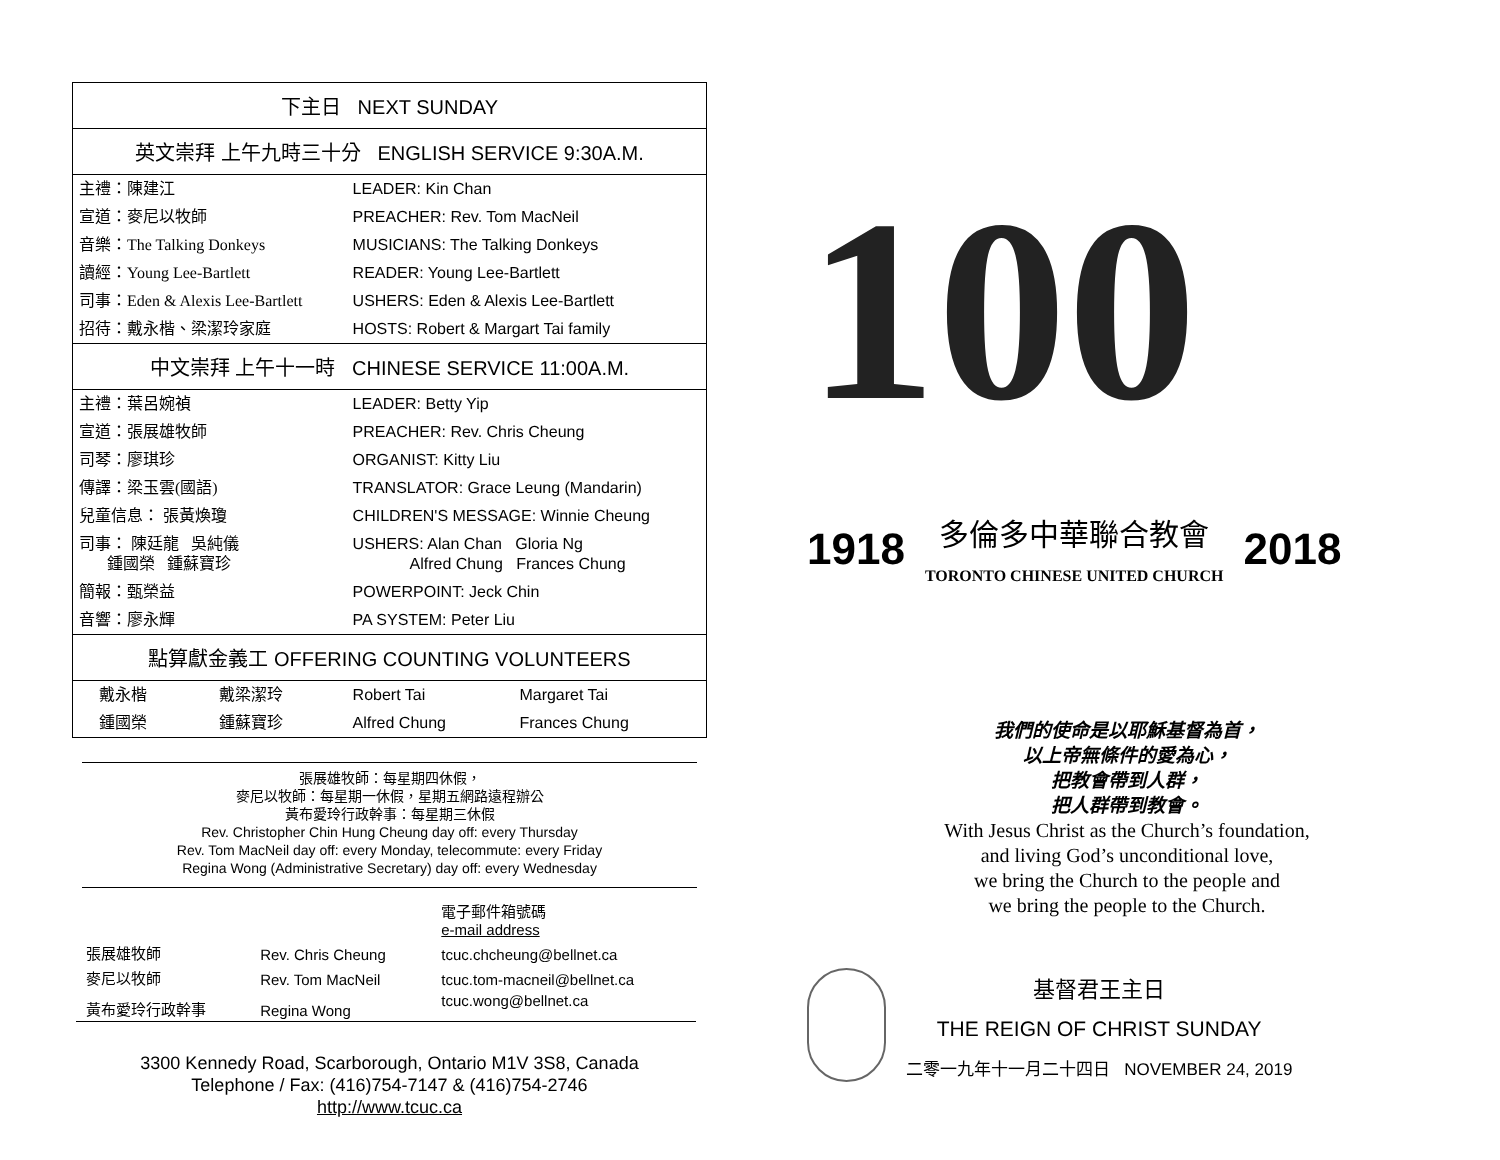| 下主日 NEXT SUNDAY | | | |
| --- | --- | --- | --- |
| 英文崇拜 上午九時三十分 ENGLISH SERVICE 9:30A.M. | | | |
| 主禮：陳建江 | | LEADER: Kin Chan | |
| 宣道：麥尼以牧師 | | PREACHER: Rev. Tom MacNeil | |
| 音樂：The Talking Donkeys | | MUSICIANS: The Talking Donkeys | |
| 讀經：Young Lee-Bartlett | | READER: Young Lee-Bartlett | |
| 司事：Eden & Alexis Lee-Bartlett | | USHERS: Eden & Alexis Lee-Bartlett | |
| 招待：戴永楷、梁潔玲家庭 | | HOSTS: Robert & Margart Tai family | |
| 中文崇拜 上午十一時 CHINESE SERVICE 11:00A.M. | | | |
| 主禮：葉呂婉禎 | | LEADER: Betty Yip | |
| 宣道：張展雄牧師 | | PREACHER: Rev. Chris Cheung | |
| 司琴：廖琪珍 | | ORGANIST: Kitty Liu | |
| 傳譯：梁玉雲(國語) | | TRANSLATOR: Grace Leung (Mandarin) | |
| 兒童信息： 張黃煥瓊 | | CHILDREN'S MESSAGE: Winnie Cheung | |
| 司事： 陳廷龍 吳純儀 鍾國榮 鍾蘇寶珍 | | USHERS: Alan Chan Gloria Ng Alfred Chung Frances Chung | |
| 簡報：甄榮益 | | POWERPOINT: Jeck Chin | |
| 音響：廖永輝 | | PA SYSTEM: Peter Liu | |
| 點算獻金義工 OFFERING COUNTING VOLUNTEERS | | | |
| 戴永楷 | 戴梁潔玲 | Robert Tai | Margaret Tai |
| 鍾國榮 | 鍾蘇寶珍 | Alfred Chung | Frances Chung |
張展雄牧師：每星期四休假，
麥尼以牧師：每星期一休假，星期五網路遠程辦公
黃布愛玲行政幹事：每星期三休假
Rev. Christopher Chin Hung Cheung day off: every Thursday
Rev. Tom MacNeil day off: every Monday, telecommute: every Friday
Regina Wong (Administrative Secretary) day off: every Wednesday
| | | 電子郵件箱號碼 e-mail address |
| 張展雄牧師 | Rev. Chris Cheung | tcuc.chcheung@bellnet.ca |
| 麥尼以牧師 | Rev. Tom MacNeil | tcuc.tom-macneil@bellnet.ca |
| 黃布愛玲行政幹事 | Regina Wong | tcuc.wong@bellnet.ca |
3300 Kennedy Road, Scarborough, Ontario M1V 3S8, Canada
Telephone / Fax: (416)754-7147 & (416)754-2746
http://www.tcuc.ca
100
1918 多倫多中華聯合教會
TORONTO CHINESE UNITED CHURCH 2018
我們的使命是以耶穌基督為首，
以上帝無條件的愛為心，
把教會帶到人群，
把人群帶到教會。
With Jesus Christ as the Church’s foundation,
and living God’s unconditional love,
we bring the Church to the people and
we bring the people to the Church.
基督君王主日
THE REIGN OF CHRIST SUNDAY
二零一九年十一月二十四日 NOVEMBER 24, 2019